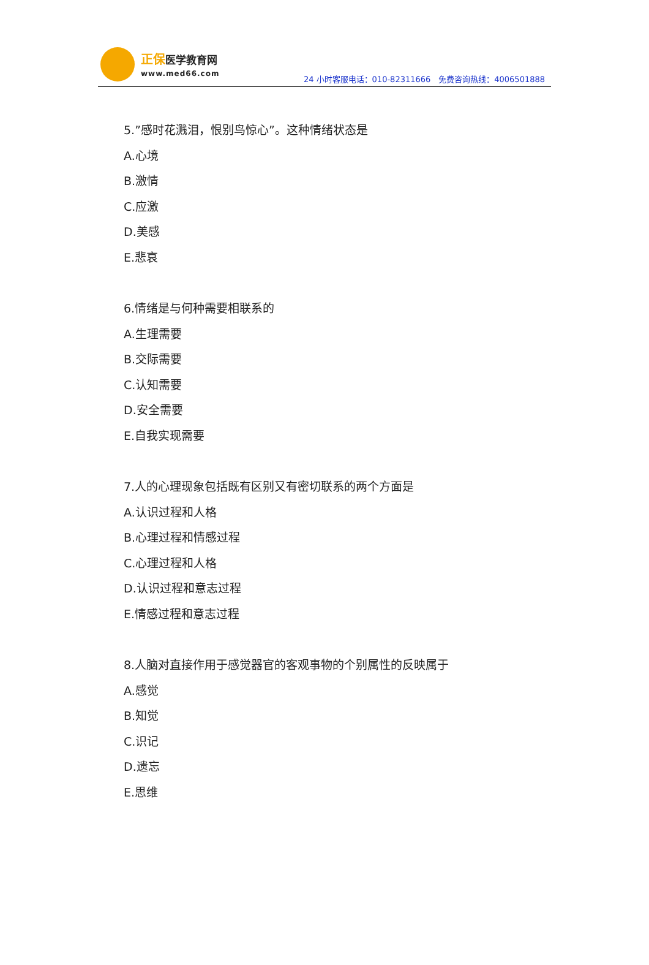正保医学教育网
www.med66.com
24 小时客服电话：010-82311666　免费咨询热线：4006501888
5.”感时花溅泪，恨别鸟惊心”。这种情绪状态是
A.心境
B.激情
C.应激
D.美感
E.悲哀
6.情绪是与何种需要相联系的
A.生理需要
B.交际需要
C.认知需要
D.安全需要
E.自我实现需要
7.人的心理现象包括既有区别又有密切联系的两个方面是
A.认识过程和人格
B.心理过程和情感过程
C.心理过程和人格
D.认识过程和意志过程
E.情感过程和意志过程
8.人脑对直接作用于感觉器官的客观事物的个别属性的反映属于
A.感觉
B.知觉
C.识记
D.遗忘
E.思维